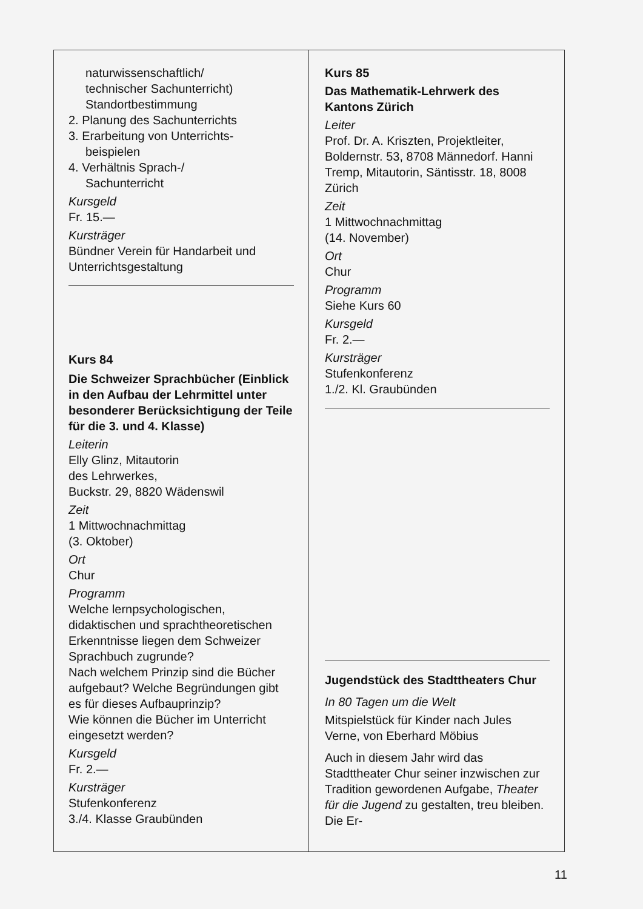naturwissenschaftlich/
technischer Sachunterricht)
Standortbestimmung
2. Planung des Sachunterrichts
3. Erarbeitung von Unterrichts-
beispielen
4. Verhältnis Sprach-/
Sachunterricht
Kursgeld
Fr. 15.—
Kursträger
Bündner Verein für Handarbeit und Unterrichtsgestaltung
Kurs 84
Die Schweizer Sprachbücher (Einblick in den Aufbau der Lehrmittel unter besonderer Berücksichtigung der Teile für die 3. und 4. Klasse)
Leiterin
Elly Glinz, Mitautorin
des Lehrwerkes,
Buckstr. 29, 8820 Wädenswil
Zeit
1 Mittwochnachmittag
(3. Oktober)
Ort
Chur
Programm
Welche lernpsychologischen, didaktischen und sprachtheoretischen Erkenntnisse liegen dem Schweizer Sprachbuch zugrunde?
Nach welchem Prinzip sind die Bücher aufgebaut? Welche Begründungen gibt es für dieses Aufbauprinzip?
Wie können die Bücher im Unterricht eingesetzt werden?
Kursgeld
Fr. 2.—
Kursträger
Stufenkonferenz
3./4. Klasse Graubünden
Kurs 85
Das Mathematik-Lehrwerk des Kantons Zürich
Leiter
Prof. Dr. A. Kriszten, Projektleiter, Boldernstr. 53, 8708 Männedorf. Hanni Tremp, Mitautorin, Säntisstr. 18, 8008 Zürich
Zeit
1 Mittwochnachmittag
(14. November)
Ort
Chur
Programm
Siehe Kurs 60
Kursgeld
Fr. 2.—
Kursträger
Stufenkonferenz
1./2. Kl. Graubünden
Jugendstück des Stadttheaters Chur
In 80 Tagen um die Welt
Mitspielstück für Kinder nach Jules Verne, von Eberhard Möbius
Auch in diesem Jahr wird das Stadttheater Chur seiner inzwischen zur Tradition gewordenen Aufgabe, Theater für die Jugend zu gestalten, treu bleiben. Die Er-
11